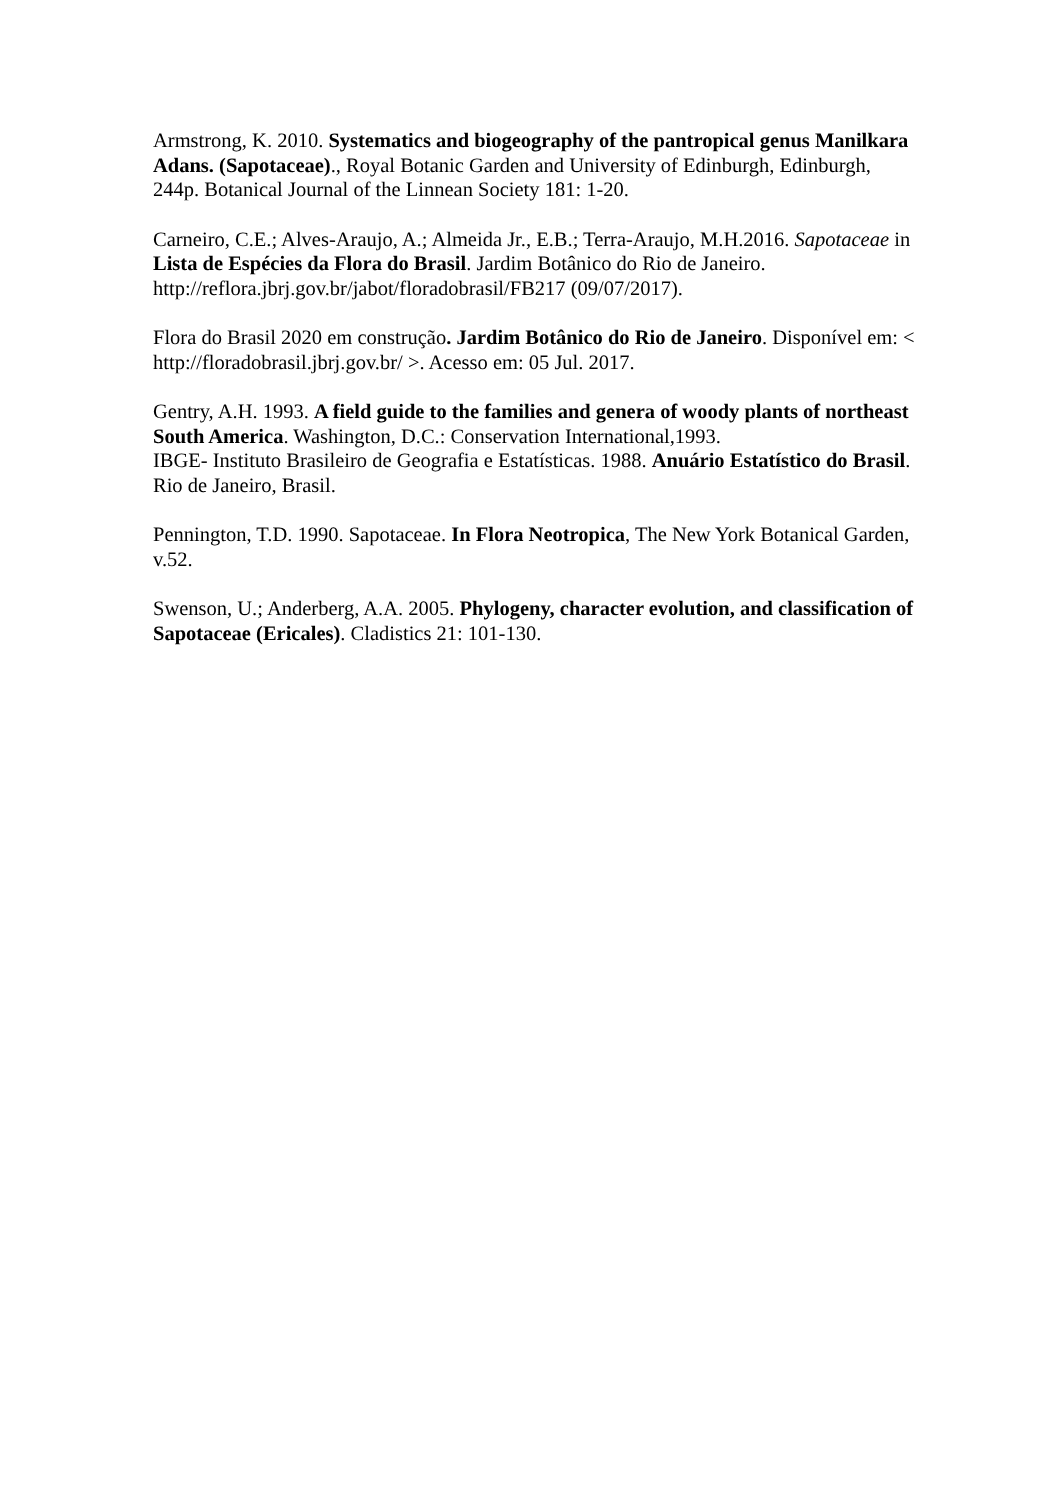Armstrong, K. 2010. Systematics and biogeography of the pantropical genus Manilkara Adans. (Sapotaceae)., Royal Botanic Garden and University of Edinburgh, Edinburgh, 244p. Botanical Journal of the Linnean Society 181: 1-20.
Carneiro, C.E.; Alves-Araujo, A.; Almeida Jr., E.B.; Terra-Araujo, M.H.2016. Sapotaceae in Lista de Espécies da Flora do Brasil. Jardim Botânico do Rio de Janeiro. http://reflora.jbrj.gov.br/jabot/floradobrasil/FB217 (09/07/2017).
Flora do Brasil 2020 em construção. Jardim Botânico do Rio de Janeiro. Disponível em: < http://floradobrasil.jbrj.gov.br/ >. Acesso em: 05 Jul. 2017.
Gentry, A.H. 1993. A field guide to the families and genera of woody plants of northeast South America. Washington, D.C.: Conservation International,1993.
IBGE- Instituto Brasileiro de Geografia e Estatísticas. 1988. Anuário Estatístico do Brasil. Rio de Janeiro, Brasil.
Pennington, T.D. 1990. Sapotaceae. In Flora Neotropica, The New York Botanical Garden, v.52.
Swenson, U.; Anderberg, A.A. 2005. Phylogeny, character evolution, and classification of Sapotaceae (Ericales). Cladistics 21: 101-130.